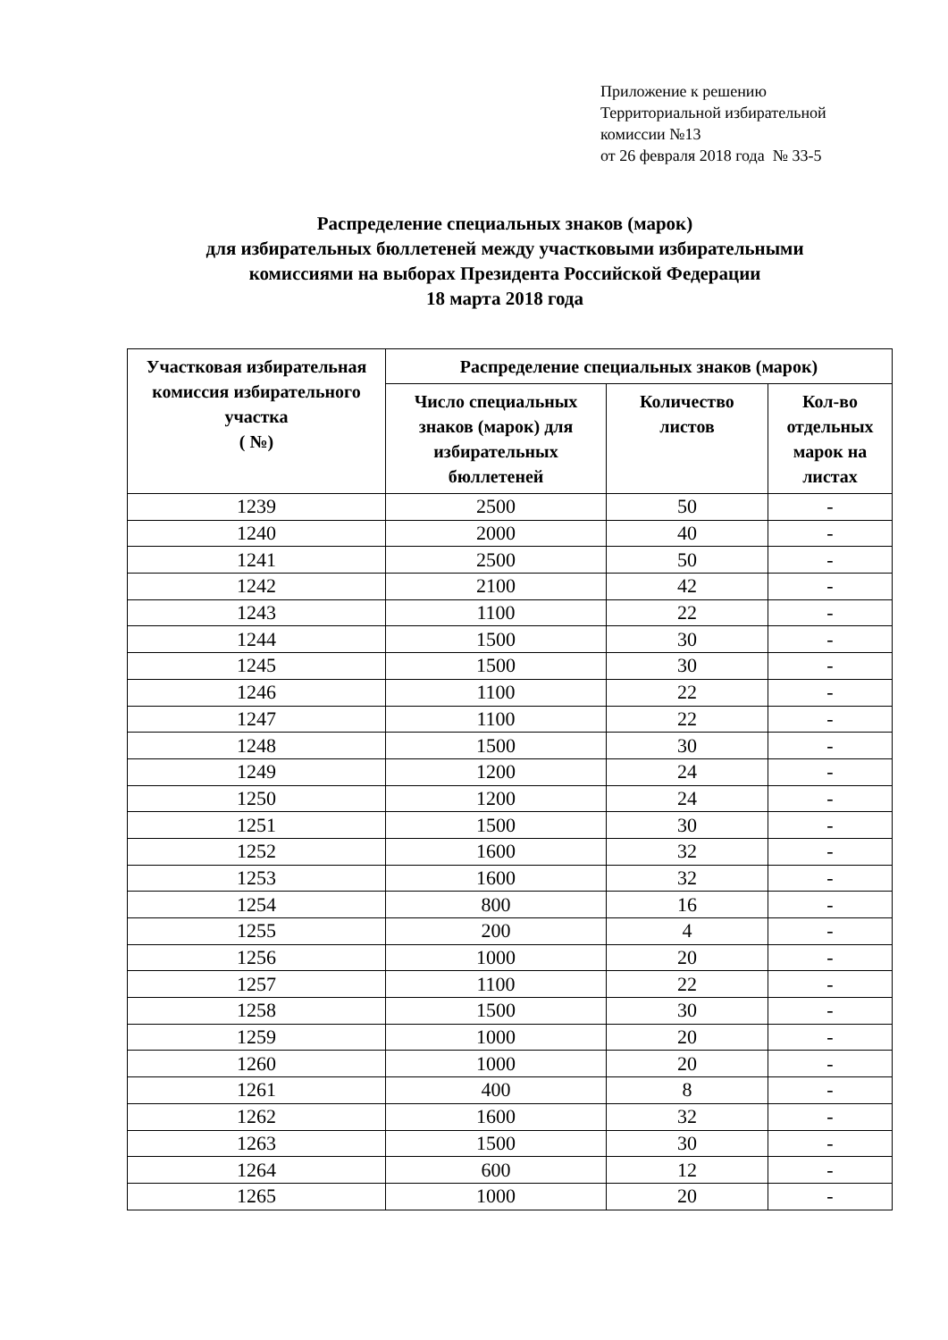Приложение к решению
Территориальной избирательной
комиссии №13
от 26 февраля 2018 года № 33-5
Распределение специальных знаков (марок)
для избирательных бюллетеней между участковыми избирательными
комиссиями на выборах Президента Российской Федерации
18 марта 2018 года
| Участковая избирательная комиссия избирательного участка ( №) | Распределение специальных знаков (марок) | | |
| --- | --- | --- | --- |
| | Число специальных знаков (марок) для избирательных бюллетеней | Количество листов | Кол-во отдельных марок на листах |
| 1239 | 2500 | 50 | - |
| 1240 | 2000 | 40 | - |
| 1241 | 2500 | 50 | - |
| 1242 | 2100 | 42 | - |
| 1243 | 1100 | 22 | - |
| 1244 | 1500 | 30 | - |
| 1245 | 1500 | 30 | - |
| 1246 | 1100 | 22 | - |
| 1247 | 1100 | 22 | - |
| 1248 | 1500 | 30 | - |
| 1249 | 1200 | 24 | - |
| 1250 | 1200 | 24 | - |
| 1251 | 1500 | 30 | - |
| 1252 | 1600 | 32 | - |
| 1253 | 1600 | 32 | - |
| 1254 | 800 | 16 | - |
| 1255 | 200 | 4 | - |
| 1256 | 1000 | 20 | - |
| 1257 | 1100 | 22 | - |
| 1258 | 1500 | 30 | - |
| 1259 | 1000 | 20 | - |
| 1260 | 1000 | 20 | - |
| 1261 | 400 | 8 | - |
| 1262 | 1600 | 32 | - |
| 1263 | 1500 | 30 | - |
| 1264 | 600 | 12 | - |
| 1265 | 1000 | 20 | - |